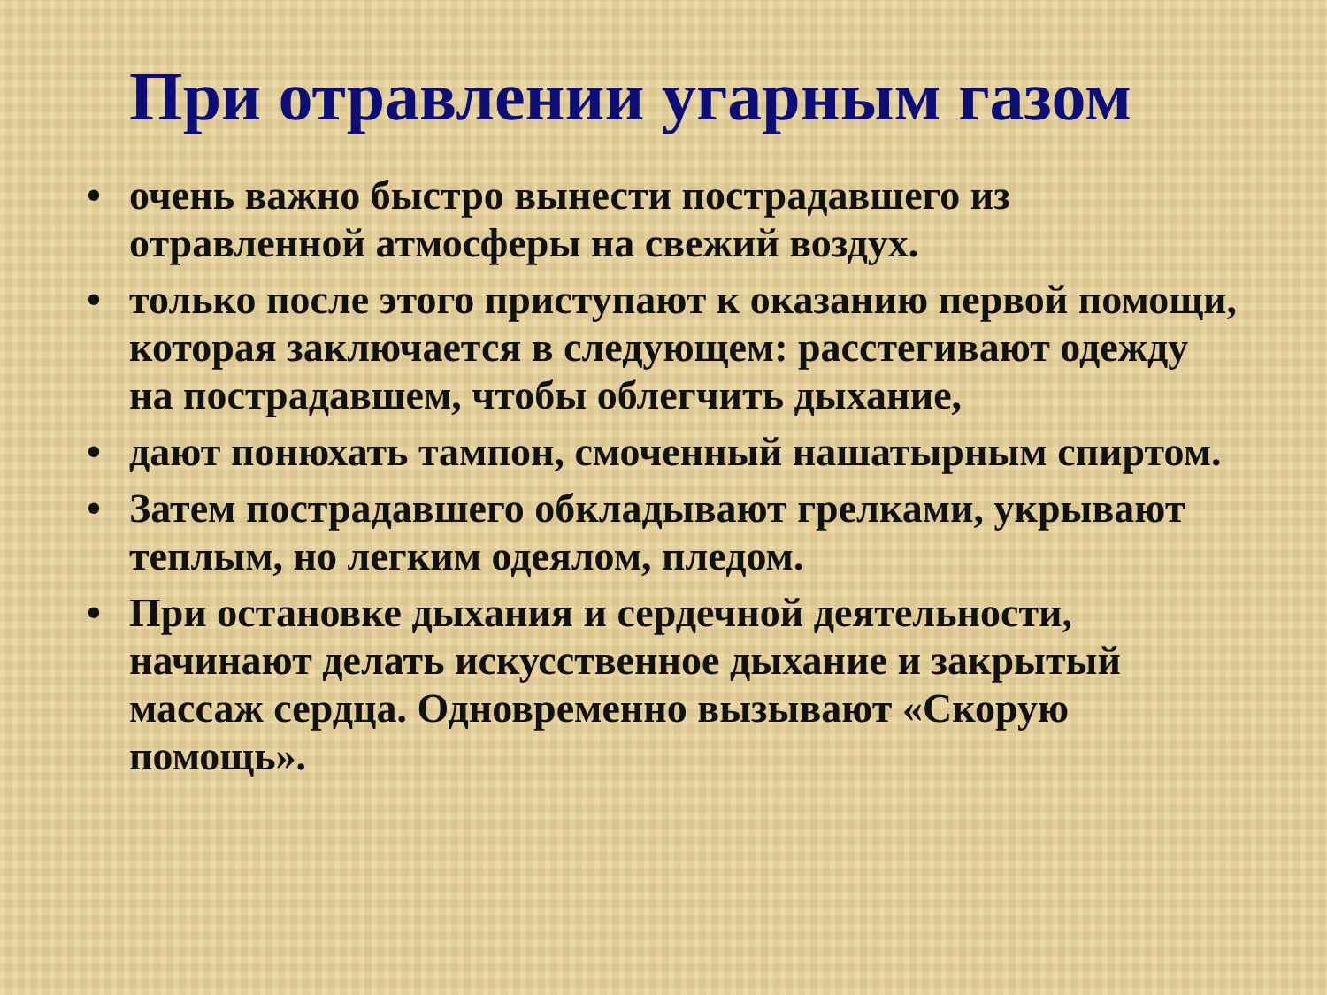При отравлении угарным газом
• очень важно быстро вынести пострадавшего из отравленной атмосферы на свежий воздух.
• только после этого приступают к оказанию первой помощи, которая заключается в следующем: расстегивают одежду на пострадавшем, чтобы облегчить дыхание,
• дают понюхать тампон, смоченный нашатырным спиртом.
• Затем пострадавшего обкладывают грелками, укрывают теплым, но легким одеялом, пледом.
• При остановке дыхания и сердечной деятельности, начинают делать искусственное дыхание и закрытый массаж сердца. Одновременно вызывают «Скорую помощь».